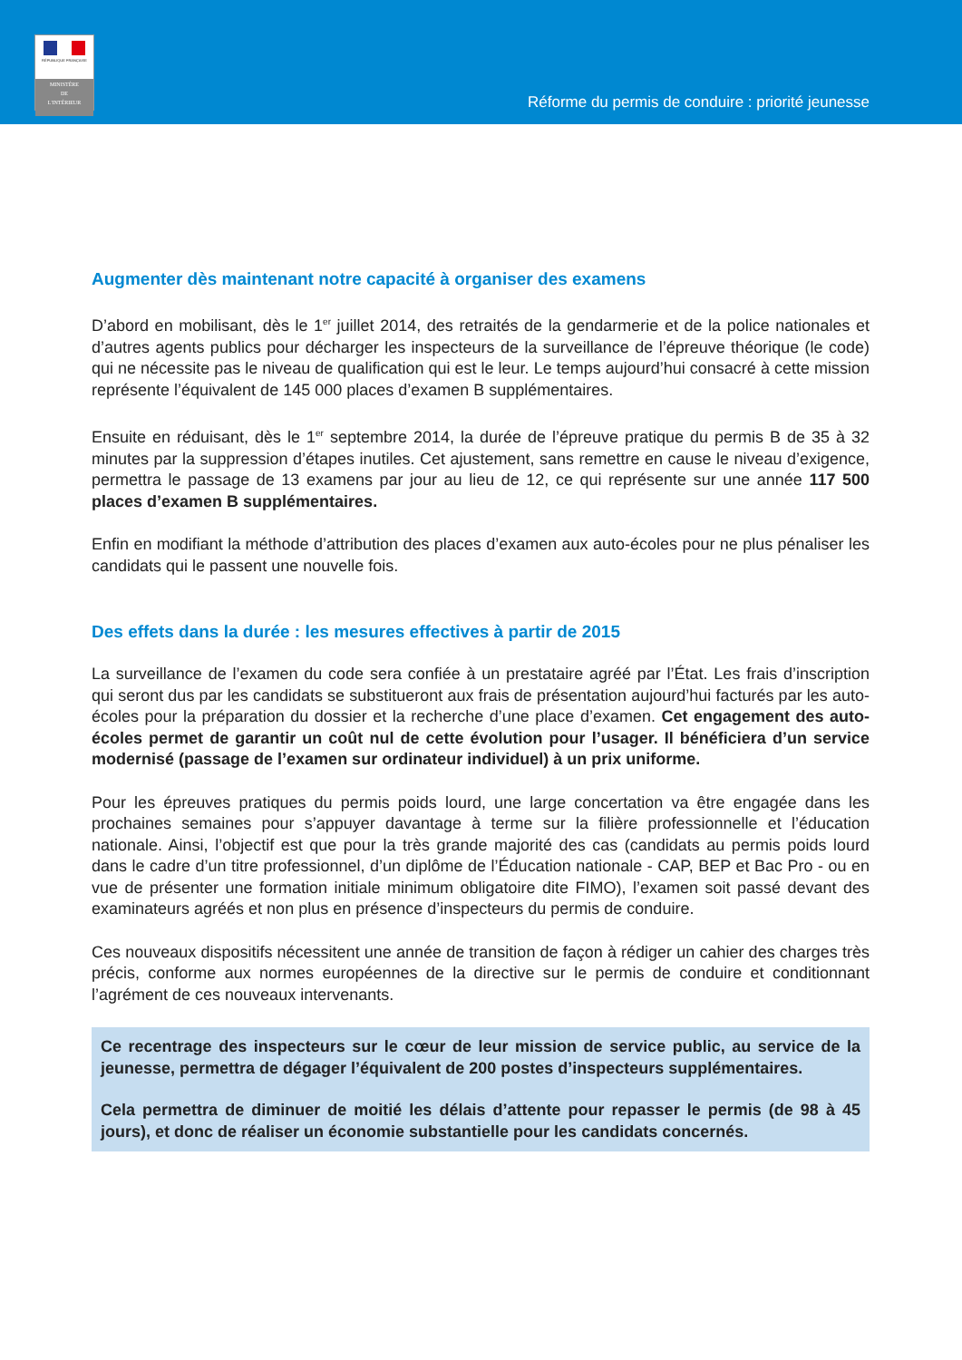RÉPUBLIQUE FRANÇAISE
MINISTÈRE
DE
L'INTÉRIEUR
Réforme du permis de conduire : priorité jeunesse
Augmenter dès maintenant notre capacité à organiser des examens
D’abord en mobilisant, dès le 1<sup>er</sup> juillet 2014, des retraités de la gendarmerie et de la police nationales et d’autres agents publics pour décharger les inspecteurs de la surveillance de l’épreuve théorique (le code) qui ne nécessite pas le niveau de qualification qui est le leur. Le temps aujourd’hui consacré à cette mission représente l’équivalent de 145 000 places d’examen B supplémentaires.
Ensuite en réduisant, dès le 1<sup>er</sup> septembre 2014, la durée de l’épreuve pratique du permis B de 35 à 32 minutes par la suppression d’étapes inutiles. Cet ajustement, sans remettre en cause le niveau d’exigence, permettra le passage de 13 examens par jour au lieu de 12, ce qui représente sur une année 117 500 places d’examen B supplémentaires.
Enfin en modifiant la méthode d’attribution des places d’examen aux auto-écoles pour ne plus pénaliser les candidats qui le passent une nouvelle fois.
Des effets dans la durée : les mesures effectives à partir de 2015
La surveillance de l’examen du code sera confiée à un prestataire agréé par l’État. Les frais d’inscription qui seront dus par les candidats se substitueront aux frais de présentation aujourd’hui facturés par les auto-écoles pour la préparation du dossier et la recherche d’une place d’examen. Cet engagement des auto-écoles permet de garantir un coût nul de cette évolution pour l’usager. Il bénéficiera d’un service modernisé (passage de l’examen sur ordinateur individuel) à un prix uniforme.
Pour les épreuves pratiques du permis poids lourd, une large concertation va être engagée dans les prochaines semaines pour s’appuyer davantage à terme sur la filière professionnelle et l’éducation nationale. Ainsi, l’objectif est que pour la très grande majorité des cas (candidats au permis poids lourd dans le cadre d’un titre professionnel, d’un diplôme de l’Éducation nationale - CAP, BEP et Bac Pro - ou en vue de présenter une formation initiale minimum obligatoire dite FIMO), l’examen soit passé devant des examinateurs agréés et non plus en présence d’inspecteurs du permis de conduire.
Ces nouveaux dispositifs nécessitent une année de transition de façon à rédiger un cahier des charges très précis, conforme aux normes européennes de la directive sur le permis de conduire et conditionnant l’agrément de ces nouveaux intervenants.
Ce recentrage des inspecteurs sur le cœur de leur mission de service public, au service de la jeunesse, permettra de dégager l’équivalent de 200 postes d’inspecteurs supplémentaires.
Cela permettra de diminuer de moitié les délais d’attente pour repasser le permis (de 98 à 45 jours), et donc de réaliser un économie substantielle pour les candidats concernés.